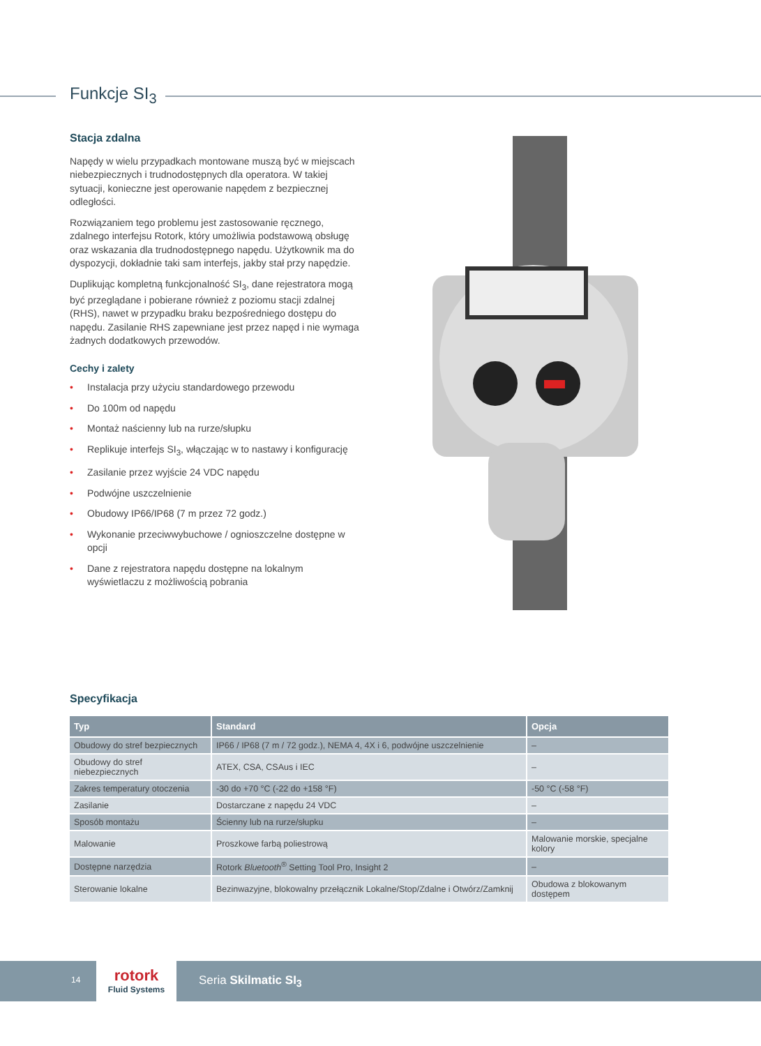Funkcje SI<sub>3</sub>
Stacja zdalna
Napędy w wielu przypadkach montowane muszą być w miejscach niebezpiecznych i trudnodostępnych dla operatora. W takiej sytuacji, konieczne jest operowanie napędem z bezpiecznej odległości.
Rozwiązaniem tego problemu jest zastosowanie ręcznego, zdalnego interfejsu Rotork, który umożliwia podstawową obsługę oraz wskazania dla trudnodostępnego napędu. Użytkownik ma do dyspozycji, dokładnie taki sam interfejs, jakby stał przy napędzie.
Duplikując kompletną funkcjonalność SI<sub>3</sub>, dane rejestratora mogą być przeglądane i pobierane również z poziomu stacji zdalnej (RHS), nawet w przypadku braku bezpośredniego dostępu do napędu. Zasilanie RHS zapewniane jest przez napęd i nie wymaga żadnych dodatkowych przewodów.
Cechy i zalety
• Instalacja przy użyciu standardowego przewodu
• Do 100m od napędu
• Montaż naścienny lub na rurze/słupku
• Replikuje interfejs SI<sub>3</sub>, włączając w to nastawy i konfigurację
• Zasilanie przez wyjście 24 VDC napędu
• Podwójne uszczelnienie
• Obudowy IP66/IP68 (7 m przez 72 godz.)
• Wykonanie przeciwwybuchowe / ognioszczelne dostępne w opcji
• Dane z rejestratora napędu dostępne na lokalnym wyświetlaczu z możliwością pobrania
Specyfikacja
| Typ | Standard | Opcja |
| --- | --- | --- |
| Obudowy do stref bezpiecznych | IP66 / IP68 (7 m / 72 godz.), NEMA 4, 4X i 6, podwójne uszczelnienie | – |
| Obudowy do stref niebezpiecznych | ATEX, CSA, CSAus i IEC | – |
| Zakres temperatury otoczenia | -30 do +70 °C (-22 do +158 °F) | -50 °C (-58 °F) |
| Zasilanie | Dostarczane z napędu 24 VDC | – |
| Sposób montażu | Ścienny lub na rurze/słupku | – |
| Malowanie | Proszkowe farbą poliestrową | Malowanie morskie, specjalne kolory |
| Dostępne narzędzia | Rotork Bluetooth<sup>®</sup> Setting Tool Pro, Insight 2 | – |
| Sterowanie lokalne | Bezinwazyjne, blokowalny przełącznik Lokalne/Stop/Zdalne i Otwórz/Zamknij | Obudowa z blokowanym dostępem |
14
rotork
Fluid Systems
Seria Skilmatic SI<sub>3</sub>